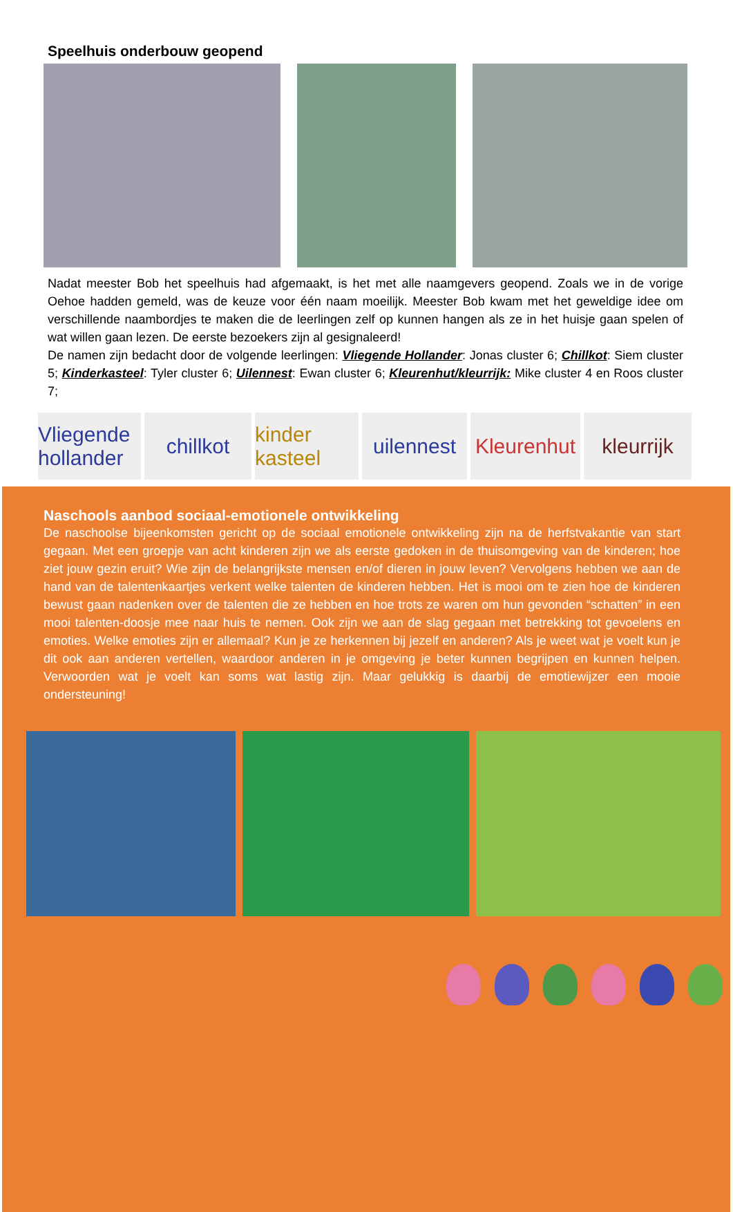Speelhuis onderbouw geopend
Nadat meester Bob het speelhuis had afgemaakt, is het met alle naamgevers geopend. Zoals we in de vorige Oehoe hadden gemeld, was de keuze voor één naam moeilijk. Meester Bob kwam met het geweldige idee om verschillende naambordjes te maken die de leerlingen zelf op kunnen hangen als ze in het huisje gaan spelen of wat willen gaan lezen. De eerste bezoekers zijn al gesignaleerd!
De namen zijn bedacht door de volgende leerlingen: Vliegende Hollander: Jonas cluster 6; Chillkot: Siem cluster 5; Kinderkasteel: Tyler cluster 6; Uilennest: Ewan cluster 6; Kleurenhut/kleurrijk: Mike cluster 4 en Roos cluster 7;
Vliegende hollander
chillkot kinder kasteel
uilennest
Kleurenhut
kleurrijk
Naschools aanbod sociaal-emotionele ontwikkeling
De naschoolse bijeenkomsten gericht op de sociaal emotionele ontwikkeling zijn na de herfstvakantie van start gegaan. Met een groepje van acht kinderen zijn we als eerste gedoken in de thuisomgeving van de kinderen; hoe ziet jouw gezin eruit? Wie zijn de belangrijkste mensen en/of dieren in jouw leven? Vervolgens hebben we aan de hand van de talentenkaartjes verkent welke talenten de kinderen hebben. Het is mooi om te zien hoe de kinderen bewust gaan nadenken over de talenten die ze hebben en hoe trots ze waren om hun gevonden “schatten” in een mooi talenten-doosje mee naar huis te nemen. Ook zijn we aan de slag gegaan met betrekking tot gevoelens en emoties. Welke emoties zijn er allemaal? Kun je ze herkennen bij jezelf en anderen? Als je weet wat je voelt kun je dit ook aan anderen vertellen, waardoor anderen in je omgeving je beter kunnen begrijpen en kunnen helpen. Verwoorden wat je voelt kan soms wat lastig zijn. Maar gelukkig is daarbij de emotiewijzer een mooie ondersteuning!